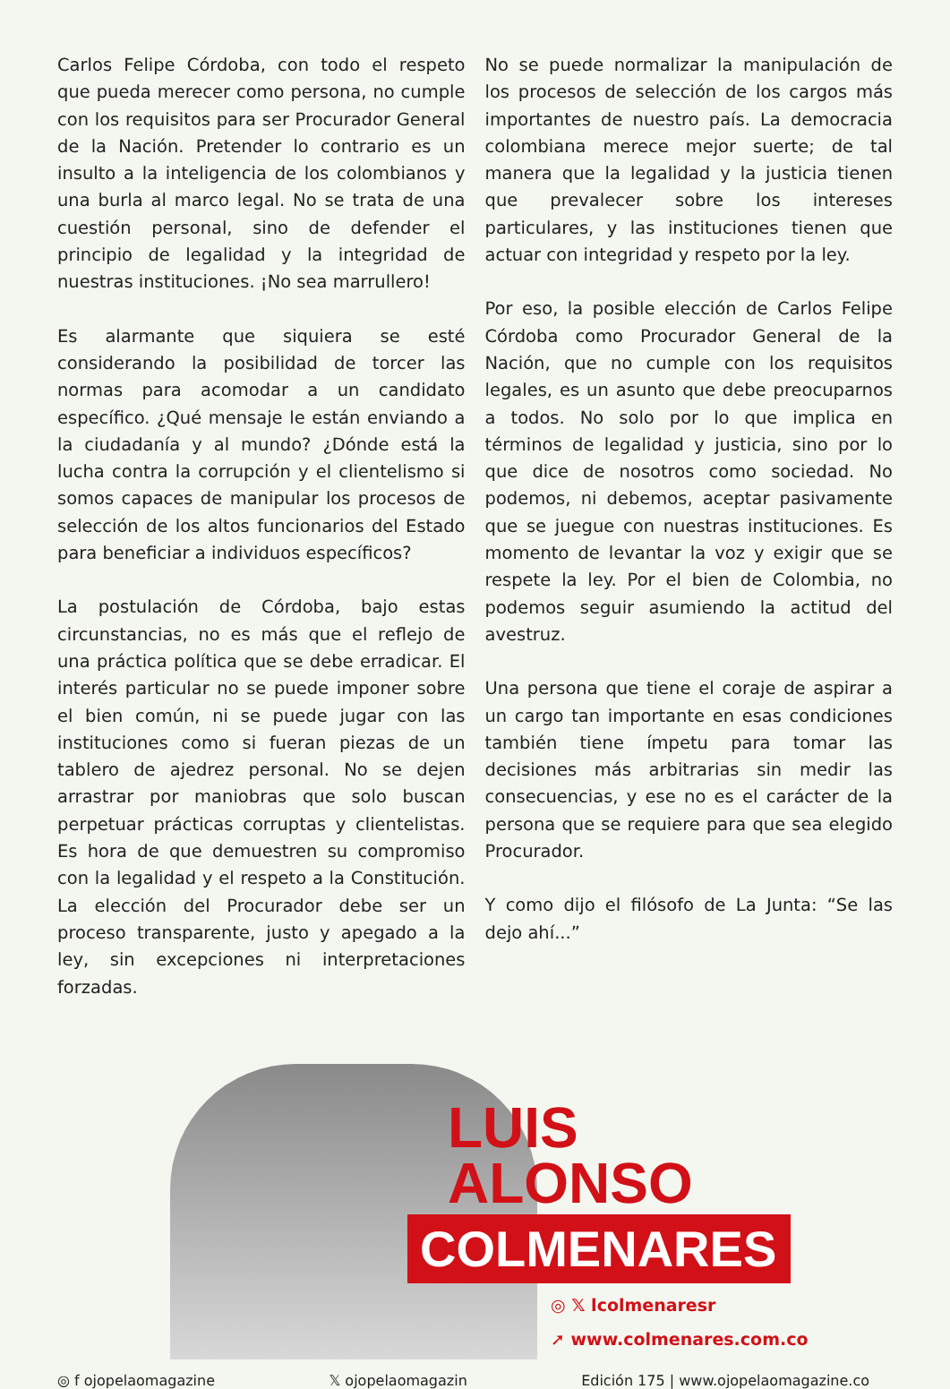Carlos Felipe Córdoba, con todo el respeto que pueda merecer como persona, no cumple con los requisitos para ser Procurador General de la Nación. Pretender lo contrario es un insulto a la inteligencia de los colombianos y una burla al marco legal. No se trata de una cuestión personal, sino de defender el principio de legalidad y la integridad de nuestras instituciones. ¡No sea marrullero!
Es alarmante que siquiera se esté considerando la posibilidad de torcer las normas para acomodar a un candidato específico. ¿Qué mensaje le están enviando a la ciudadanía y al mundo? ¿Dónde está la lucha contra la corrupción y el clientelismo si somos capaces de manipular los procesos de selección de los altos funcionarios del Estado para beneficiar a individuos específicos?
La postulación de Córdoba, bajo estas circunstancias, no es más que el reflejo de una práctica política que se debe erradicar. El interés particular no se puede imponer sobre el bien común, ni se puede jugar con las instituciones como si fueran piezas de un tablero de ajedrez personal. No se dejen arrastrar por maniobras que solo buscan perpetuar prácticas corruptas y clientelistas. Es hora de que demuestren su compromiso con la legalidad y el respeto a la Constitución. La elección del Procurador debe ser un proceso transparente, justo y apegado a la ley, sin excepciones ni interpretaciones forzadas.
No se puede normalizar la manipulación de los procesos de selección de los cargos más importantes de nuestro país. La democracia colombiana merece mejor suerte; de tal manera que la legalidad y la justicia tienen que prevalecer sobre los intereses particulares, y las instituciones tienen que actuar con integridad y respeto por la ley.
Por eso, la posible elección de Carlos Felipe Córdoba como Procurador General de la Nación, que no cumple con los requisitos legales, es un asunto que debe preocuparnos a todos. No solo por lo que implica en términos de legalidad y justicia, sino por lo que dice de nosotros como sociedad. No podemos, ni debemos, aceptar pasivamente que se juegue con nuestras instituciones. Es momento de levantar la voz y exigir que se respete la ley. Por el bien de Colombia, no podemos seguir asumiendo la actitud del avestruz.
Una persona que tiene el coraje de aspirar a un cargo tan importante en esas condiciones también tiene ímpetu para tomar las decisiones más arbitrarias sin medir las consecuencias, y ese no es el carácter de la persona que se requiere para que sea elegido Procurador.
Y como dijo el filósofo de La Junta: “Se las dejo ahí...”
LUIS
ALONSO
COLMENARES
◎ 𝕏 lcolmenaresr
➚ www.colmenares.com.co
◎ f ojopelaomagazine 𝕏 ojopelaomagazin Edición 175 | www.ojopelaomagazine.co